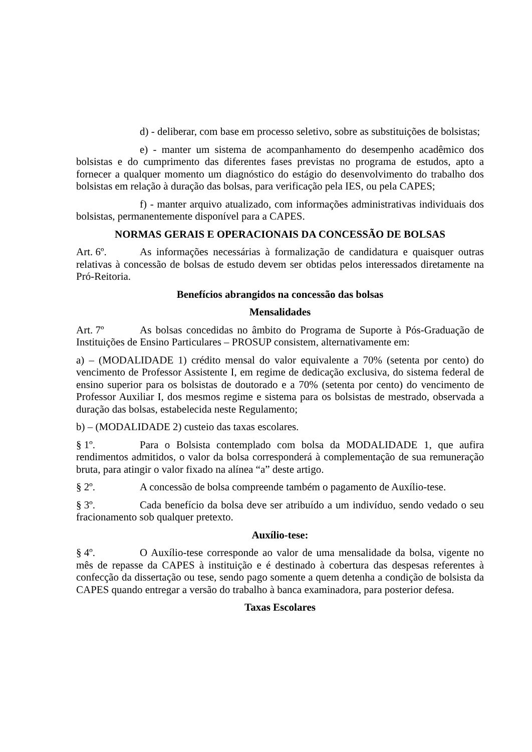d) - deliberar, com base em processo seletivo, sobre as substituições de bolsistas;
e) - manter um sistema de acompanhamento do desempenho acadêmico dos bolsistas e do cumprimento das diferentes fases previstas no programa de estudos, apto a fornecer a qualquer momento um diagnóstico do estágio do desenvolvimento do trabalho dos bolsistas em relação à duração das bolsas, para verificação pela IES, ou pela CAPES;
f) - manter arquivo atualizado, com informações administrativas individuais dos bolsistas, permanentemente disponível para a CAPES.
NORMAS GERAIS E OPERACIONAIS DA CONCESSÃO DE BOLSAS
Art. 6º. As informações necessárias à formalização de candidatura e quaisquer outras relativas à concessão de bolsas de estudo devem ser obtidas pelos interessados diretamente na Pró-Reitoria.
Benefícios abrangidos na concessão das bolsas
Mensalidades
Art. 7º As bolsas concedidas no âmbito do Programa de Suporte à Pós-Graduação de Instituições de Ensino Particulares – PROSUP consistem, alternativamente em:
a) – (MODALIDADE 1) crédito mensal do valor equivalente a 70% (setenta por cento) do vencimento de Professor Assistente I, em regime de dedicação exclusiva, do sistema federal de ensino superior para os bolsistas de doutorado e a 70% (setenta por cento) do vencimento de Professor Auxiliar I, dos mesmos regime e sistema para os bolsistas de mestrado, observada a duração das bolsas, estabelecida neste Regulamento;
b) – (MODALIDADE 2) custeio das taxas escolares.
§ 1º. Para o Bolsista contemplado com bolsa da MODALIDADE 1, que aufira rendimentos admitidos, o valor da bolsa corresponderá à complementação de sua remuneração bruta, para atingir o valor fixado na alínea “a” deste artigo.
§ 2º. A concessão de bolsa compreende também o pagamento de Auxílio-tese.
§ 3º. Cada benefício da bolsa deve ser atribuído a um indivíduo, sendo vedado o seu fracionamento sob qualquer pretexto.
Auxílio-tese:
§ 4º. O Auxílio-tese corresponde ao valor de uma mensalidade da bolsa, vigente no mês de repasse da CAPES à instituição e é destinado à cobertura das despesas referentes à confecção da dissertação ou tese, sendo pago somente a quem detenha a condição de bolsista da CAPES quando entregar a versão do trabalho à banca examinadora, para posterior defesa.
Taxas Escolares